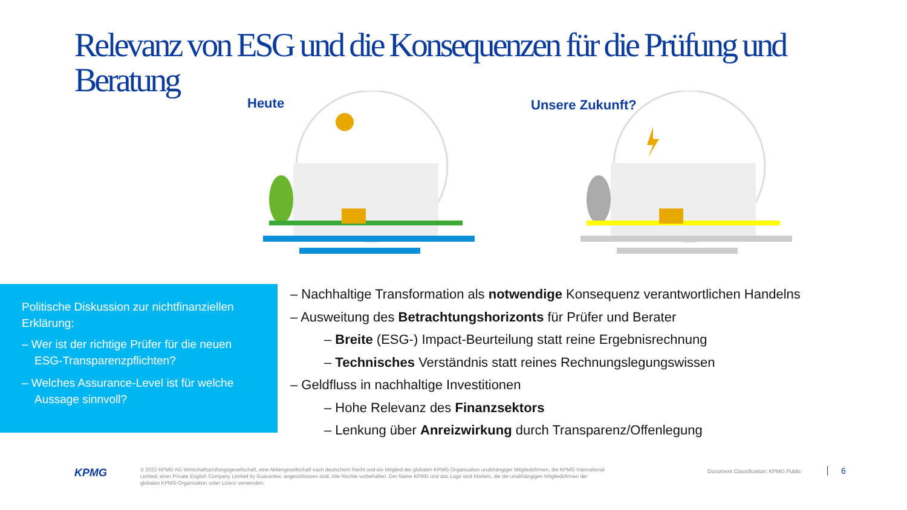Relevanz von ESG und die Konsequenzen für die Prüfung und Beratung
Heute Unsere Zukunft?
Politische Diskussion zur nichtfinanziellen Erklärung:
– Wer ist der richtige Prüfer für die neuen ESG-Transparenzpflichten?
– Welches Assurance-Level ist für welche Aussage sinnvoll?
– Nachhaltige Transformation als notwendige Konsequenz verantwortlichen Handelns
– Ausweitung des Betrachtungshorizonts für Prüfer und Berater
– Breite (ESG-) Impact-Beurteilung statt reine Ergebnisrechnung
– Technisches Verständnis statt reines Rechnungslegungswissen
– Geldfluss in nachhaltige Investitionen
– Hohe Relevanz des Finanzsektors
– Lenkung über Anreizwirkung durch Transparenz/Offenlegung
KPMG
© 2022 KPMG AG Wirtschaftsprüfungsgesellschaft, eine Aktiengesellschaft nach deutschem Recht und ein Mitglied der globalen KPMG-Organisation unabhängiger Mitgliedsfirmen, die KPMG International Limited, einer Private English Company Limited by Guarantee, angeschlossen sind. Alle Rechte vorbehalten. Der Name KPMG und das Logo sind Marken, die die unabhängigen Mitgliedsfirmen der globalen KPMG-Organisation unter Lizenz verwenden.
Document Classification: KPMG Public
6